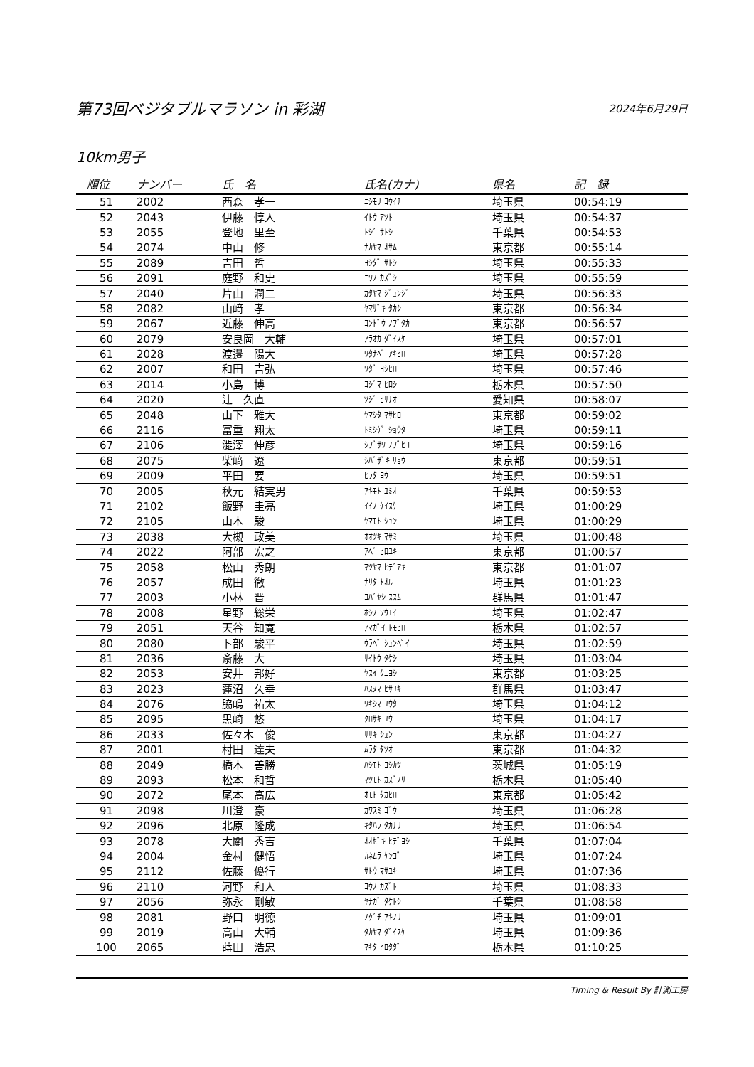第73回ベジタブルマラソン in 彩湖
2024年6月29日
10km男子
| 順位 | ナンバー | 氏 名 | 氏名(カナ) | 県名 | 記 録 |
| --- | --- | --- | --- | --- | --- |
| 51 | 2002 | 西森 孝一 | ﾆｼﾓﾘ ｺｳｲﾁ | 埼玉県 | 00:54:19 |
| 52 | 2043 | 伊藤 惇人 | ｲﾄｳ ｱﾂﾄ | 埼玉県 | 00:54:37 |
| 53 | 2055 | 登地 里至 | ﾄｼﾞ ｻﾄｼ | 千葉県 | 00:54:53 |
| 54 | 2074 | 中山 修 | ﾅｶﾔﾏ ｵｻﾑ | 東京都 | 00:55:14 |
| 55 | 2089 | 吉田 哲 | ﾖｼﾀﾞ ｻﾄｼ | 埼玉県 | 00:55:33 |
| 56 | 2091 | 庭野 和史 | ﾆﾜﾉ ｶｽﾞｼ | 埼玉県 | 00:55:59 |
| 57 | 2040 | 片山 潤二 | ｶﾀﾔﾏ ｼﾞｭﾝｼﾞ | 埼玉県 | 00:56:33 |
| 58 | 2082 | 山﨑 孝 | ﾔﾏｻﾞｷ ﾀｶｼ | 東京都 | 00:56:34 |
| 59 | 2067 | 近藤 伸高 | ｺﾝﾄﾞｳ ﾉﾌﾞﾀｶ | 東京都 | 00:56:57 |
| 60 | 2079 | 安良岡 大輔 | ｱﾗｵｶ ﾀﾞｲｽｹ | 埼玉県 | 00:57:01 |
| 61 | 2028 | 渡邉 陽大 | ﾜﾀﾅﾍﾞ ｱｷﾋﾛ | 埼玉県 | 00:57:28 |
| 62 | 2007 | 和田 吉弘 | ﾜﾀﾞ ﾖｼﾋﾛ | 埼玉県 | 00:57:46 |
| 63 | 2014 | 小島 博 | ｺｼﾞﾏ ﾋﾛｼ | 栃木県 | 00:57:50 |
| 64 | 2020 | 辻 久直 | ﾂｼﾞ ﾋｻﾅｵ | 愛知県 | 00:58:07 |
| 65 | 2048 | 山下 雅大 | ﾔﾏｼﾀ ﾏｻﾋﾛ | 東京都 | 00:59:02 |
| 66 | 2116 | 冨重 翔太 | ﾄﾐｼｹﾞ ｼｮｳﾀ | 埼玉県 | 00:59:11 |
| 67 | 2106 | 澁澤 伸彦 | ｼﾌﾞｻﾜ ﾉﾌﾞﾋｺ | 埼玉県 | 00:59:16 |
| 68 | 2075 | 柴﨑 遼 | ｼﾊﾞｻﾞｷ ﾘｮｳ | 東京都 | 00:59:51 |
| 69 | 2009 | 平田 要 | ﾋﾗﾀ ﾖｳ | 埼玉県 | 00:59:51 |
| 70 | 2005 | 秋元 結実男 | ｱｷﾓﾄ ﾕﾐｵ | 千葉県 | 00:59:53 |
| 71 | 2102 | 飯野 圭亮 | ｲｲﾉ ｹｲｽｹ | 埼玉県 | 01:00:29 |
| 72 | 2105 | 山本 駿 | ﾔﾏﾓﾄ ｼｭﾝ | 埼玉県 | 01:00:29 |
| 73 | 2038 | 大槻 政美 | ｵｵﾂｷ ﾏｻﾐ | 埼玉県 | 01:00:48 |
| 74 | 2022 | 阿部 宏之 | ｱﾍﾞ ﾋﾛﾕｷ | 東京都 | 01:00:57 |
| 75 | 2058 | 松山 秀朗 | ﾏﾂﾔﾏ ﾋﾃﾞｱｷ | 東京都 | 01:01:07 |
| 76 | 2057 | 成田 徹 | ﾅﾘﾀ ﾄｵﾙ | 埼玉県 | 01:01:23 |
| 77 | 2003 | 小林 晋 | ｺﾊﾞﾔｼ ｽｽﾑ | 群馬県 | 01:01:47 |
| 78 | 2008 | 星野 総栄 | ﾎｼﾉ ｿｳｴｲ | 埼玉県 | 01:02:47 |
| 79 | 2051 | 天谷 知寛 | ｱﾏｶﾞｲ ﾄﾓﾋﾛ | 栃木県 | 01:02:57 |
| 80 | 2080 | 卜部 駿平 | ｳﾗﾍﾞ ｼｭﾝﾍﾟｲ | 埼玉県 | 01:02:59 |
| 81 | 2036 | 斎藤 大 | ｻｲﾄｳ ﾀｹｼ | 埼玉県 | 01:03:04 |
| 82 | 2053 | 安井 邦好 | ﾔｽｲ ｸﾆﾖｼ | 東京都 | 01:03:25 |
| 83 | 2023 | 蓮沼 久幸 | ﾊｽﾇﾏ ﾋｻﾕｷ | 群馬県 | 01:03:47 |
| 84 | 2076 | 脇嶋 祐太 | ﾜｷｼﾏ ﾕｳﾀ | 埼玉県 | 01:04:12 |
| 85 | 2095 | 黒崎 悠 | ｸﾛｻｷ ﾕｳ | 埼玉県 | 01:04:17 |
| 86 | 2033 | 佐々木 俊 | ｻｻｷ ｼｭﾝ | 東京都 | 01:04:27 |
| 87 | 2001 | 村田 達夫 | ﾑﾗﾀ ﾀﾂｵ | 東京都 | 01:04:32 |
| 88 | 2049 | 橋本 善勝 | ﾊｼﾓﾄ ﾖｼｶﾂ | 茨城県 | 01:05:19 |
| 89 | 2093 | 松本 和哲 | ﾏﾂﾓﾄ ｶｽﾞﾉﾘ | 栃木県 | 01:05:40 |
| 90 | 2072 | 尾本 高広 | ｵﾓﾄ ﾀｶﾋﾛ | 東京都 | 01:05:42 |
| 91 | 2098 | 川澄 豪 | ｶﾜｽﾐ ｺﾞｳ | 埼玉県 | 01:06:28 |
| 92 | 2096 | 北原 隆成 | ｷﾀﾊﾗ ﾀｶﾅﾘ | 埼玉県 | 01:06:54 |
| 93 | 2078 | 大關 秀吉 | ｵｵｾﾞｷ ﾋﾃﾞﾖｼ | 千葉県 | 01:07:04 |
| 94 | 2004 | 金村 健悟 | ｶﾈﾑﾗ ｹﾝｺﾞ | 埼玉県 | 01:07:24 |
| 95 | 2112 | 佐藤 優行 | ｻﾄｳ ﾏｻﾕｷ | 埼玉県 | 01:07:36 |
| 96 | 2110 | 河野 和人 | ｺｳﾉ ｶｽﾞﾄ | 埼玉県 | 01:08:33 |
| 97 | 2056 | 弥永 剛敏 | ﾔﾅｶﾞ ﾀｹﾄｼ | 千葉県 | 01:08:58 |
| 98 | 2081 | 野口 明徳 | ﾉｸﾞﾁ ｱｷﾉﾘ | 埼玉県 | 01:09:01 |
| 99 | 2019 | 高山 大輔 | ﾀｶﾔﾏ ﾀﾞｲｽｹ | 埼玉県 | 01:09:36 |
| 100 | 2065 | 蒔田 浩忠 | ﾏｷﾀ ﾋﾛﾀﾀﾞ | 栃木県 | 01:10:25 |
Timing & Result By 計測工房